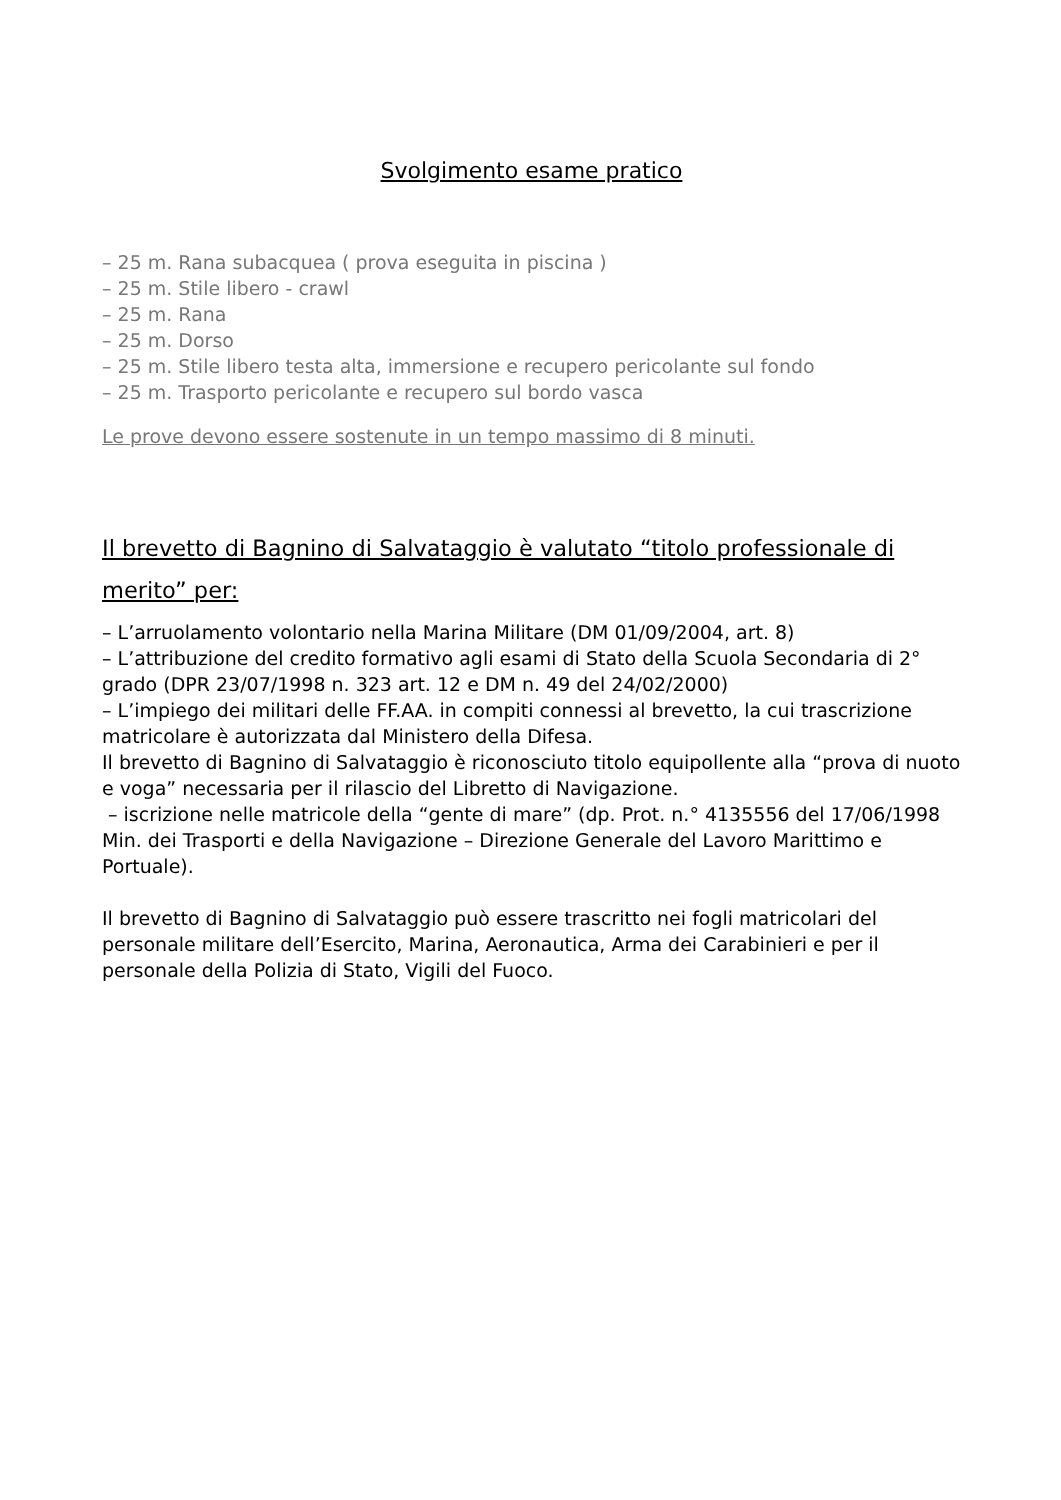Svolgimento esame pratico
– 25 m. Rana subacquea ( prova eseguita in piscina )
– 25 m. Stile libero - crawl
– 25 m. Rana
– 25 m. Dorso
– 25 m. Stile libero testa alta, immersione e recupero pericolante sul fondo
– 25 m. Trasporto pericolante e recupero sul bordo vasca
Le prove devono essere sostenute in un tempo massimo di 8 minuti.
Il brevetto di Bagnino di Salvataggio è valutato “titolo professionale di merito” per:
– L’arruolamento volontario nella Marina Militare (DM 01/09/2004, art. 8)
– L’attribuzione del credito formativo agli esami di Stato della Scuola Secondaria di 2° grado (DPR 23/07/1998 n. 323 art. 12 e DM n. 49 del 24/02/2000)
– L’impiego dei militari delle FF.AA. in compiti connessi al brevetto, la cui trascrizione matricolare è autorizzata dal Ministero della Difesa.
Il brevetto di Bagnino di Salvataggio è riconosciuto titolo equipollente alla “prova di nuoto e voga” necessaria per il rilascio del Libretto di Navigazione.
– iscrizione nelle matricole della “gente di mare” (dp. Prot. n.° 4135556 del 17/06/1998 Min. dei Trasporti e della Navigazione – Direzione Generale del Lavoro Marittimo e Portuale).
Il brevetto di Bagnino di Salvataggio può essere trascritto nei fogli matricolari del personale militare dell’Esercito, Marina, Aeronautica, Arma dei Carabinieri e per il personale della Polizia di Stato, Vigili del Fuoco.